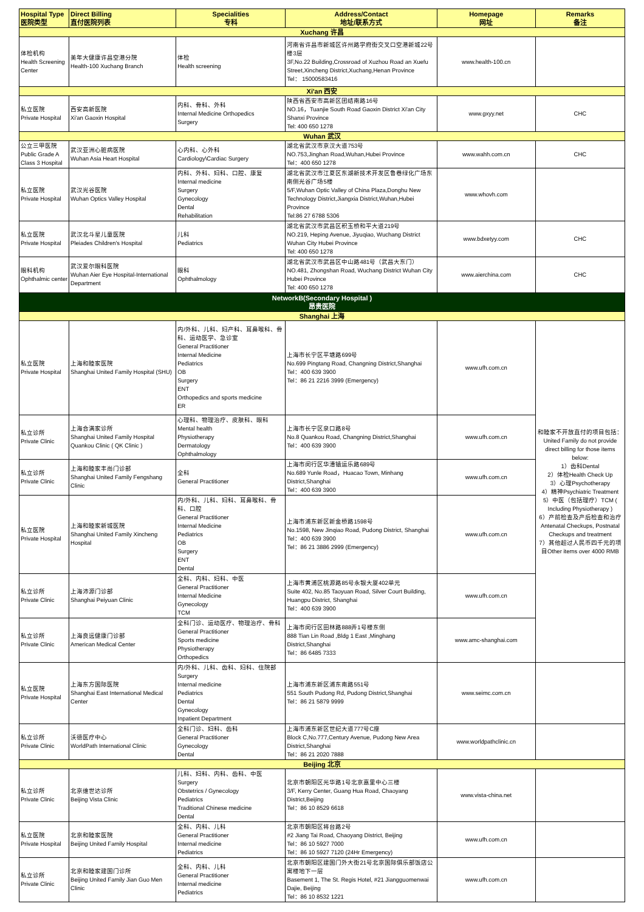| Hospital Type 医院类型 | Direct Billing 直付医院列表 | Specialities 专科 | Address/Contact 地址/联系方式 | Homepage 网址 | Remarks 备注 |
| --- | --- | --- | --- | --- | --- |
| Xuchang 许昌 | | | | | |
| 体检机构 Health Screening Center | 美年大健康许昌空港分院 Health-100 Xuchang Branch | 体检 Health screening | 河南省许昌市新城区许州路学府街交叉口空港新城22号楼3层 3F,No.22 Building,Crossroad of Xuzhou Road an Xuefu Street,Xincheng District,Xuchang,Henan Province Tel： 15000583416 | www.health-100.cn | |
| Xi'an 西安 | | | | | |
| 私立医院 Private Hospital | 西安高新医院 Xi'an Gaoxin Hospital | 内科、骨科、外科 Internal Medicine Orthopedics Surgery | 陕西省西安市高新区团结南路16号 NO.16，Tuanjie South Road Gaoxin District Xi'an City Shanxi Province Tel: 400 650 1278 | www.gxyy.net | CHC |
| Wuhan 武汉 | | | | | |
| 公立三甲医院 Public Grade A Class 3 Hospital | 武汉亚洲心脏病医院 Wuhan Asia Heart Hospital | 心内科、心外科 Cardiology\Cardiac Surgery | 湖北省武汉市京汉大道753号 NO.753,Jinghan Road,Wuhan,Hubei Province Tel：400 650 1278 | www.wahh.com.cn | CHC |
| 私立医院 Private Hospital | 武汉光谷医院 Wuhan Optics Valley Hospital | 内科、外科、妇科、口腔、康复 Internal medicine Surgery Gynecology Dental Rehabilitation | 湖北省武汉市江夏区东湖新技术开发区鲁巷绿化广场东南侧光谷广场5楼 5/F,Wuhan Optic Valley of China Plaza,Donghu New Technology District,Jiangxia District,Wuhan,Hubei Province Tel:86 27 6788 5306 | www.whovh.com | |
| 私立医院 Private Hospital | 武汉北斗星儿童医院 Pleiades Children's Hospital | 儿科 Pediatrics | 湖北省武汉市武昌区积玉桥和平大道219号 NO.219, Heping Avenue, Jiyuqiao, Wuchang District Wuhan City Hubei Province Tel: 400 650 1278 | www.bdxetyy.com | CHC |
| 眼科机构 Ophthalmic center | 武汉爱尔眼科医院 Wuhan Aier Eye Hospital-International Department | 眼科 Ophthalmology | 湖北省武汉市武昌区中山路481号（武昌大东门） NO.481, Zhongshan Road, Wuchang District Wuhan City Hubei Province Tel: 400 650 1278 | www.aierchina.com | CHC |
| NetworkB(Secondary Hospital ) 昂贵医院 | | | | | |
| Shanghai 上海 | | | | | |
| 私立医院 Private Hospital | 上海和睦家医院 Shanghai United Family Hospital (SHU) | 内/外科、儿科、妇产科、耳鼻喉科、骨科、运动医学、急诊室 General Practitioner Internal Medicine Pediatrics OB Surgery ENT Orthopedics and sports medicine ER | 上海市长宁区平塘路699号 No.699 Pingtang Road, Changning District,Shanghai Tel：400 639 3900 Tel：86 21 2216 3999 (Emergency) | www.ufh.com.cn | 和睦家不开放直付的项目包括： United Family do not provide direct billing for those items below: 1）齿科Dental 2）体检Health Check Up 3）心理Psychotherapy 4）精神Psychiatric Treatment 5）中医（包括理疗）TCM ( Including Physiotherapy ) 6）产前检查及产后检查和治疗 Antenatal Checkups, Postnatal Checkups and treatment 7）其他超过人民币四千元的项目Other items over 4000 RMB |
| 私立诊所 Private Clinic | 上海合满家诊所 Shanghai United Family Hospital Quankou Clinic ( QK Clinic ) | 心理科、物理治疗、皮肤科、眼科 Mental health Physiotherapy Dermatology Ophthalmology | 上海市长宁区泉口路8号 No.8 Quankou Road, Changning District,Shanghai Tel：400 639 3900 | www.ufh.com.cn | |
| 私立诊所 Private Clinic | 上海和睦家丰尚门诊部 Shanghai United Family Fengshang Clinic | 全科 General Practitioner | 上海市闵行区华漕镇运乐路689号 No.689 Yunle Road，Huacao Town, Minhang District,Shanghai Tel：400 639 3900 | www.ufh.com.cn | |
| 私立医院 Private Hospital | 上海和睦家新城医院 Shanghai United Family Xincheng Hospital | 内/外科、儿科、妇科、耳鼻喉科、骨科、口腔 General Practitioner Internal Medicine Pediatrics OB Surgery ENT Dental | 上海市浦东新区新金桥路1598号 No.1598, New Jinqiao Road, Pudong District, Shanghai Tel：400 639 3900 Tel：86 21 3886 2999 (Emergency) | www.ufh.com.cn | |
| 私立诊所 Private Clinic | 上海沛源门诊部 Shanghai Peiyuan Clinic | 全科、内科、妇科、中医 General Practitioner Internal Medicine Gynecology TCM | 上海市黄浦区桃源路85号永银大厦402单元 Suite 402, No.85 Taoyuan Road, Silver Court Building, Huangpu District, Shanghai Tel：400 639 3900 | www.ufh.com.cn | |
| 私立诊所 Private Clinic | 上海良远健康门诊部 American Medical Center | 全科门诊、运动医疗、物理治疗、骨科 General Practitioner Sports medicine Physiotherapy Orthopedics | 上海市闵行区田林路888弄1号楼东侧 888 Tian Lin Road ,Bldg 1 East ,Minghang District,Shanghai Tel：86 6485 7333 | www.amc-shanghai.com | |
| 私立医院 Private Hospital | 上海东方国际医院 Shanghai East International Medical Center | 内/外科、儿科、齿科、妇科、住院部 Surgery Internal medicine Pediatrics Dental Gynecology Inpatient Department | 上海市浦东新区浦东南路551号 551 South Pudong Rd, Pudong District,Shanghai Tel：86 21 5879 9999 | www.seimc.com.cn | |
| 私立诊所 Private Clinic | 沃德医疗中心 WorldPath International Clinic | 全科门诊、妇科、齿科 General Practitioner Gynecology Dental | 上海市浦东新区世纪大道777号C座 Block C,No.777,Century Avenue, Pudong New Area District,Shanghai Tel：86 21 2020 7888 | www.worldpathclinic.cn | |
| Beijing 北京 | | | | | |
| 私立诊所 Private Clinic | 北京维世达诊所 Beijing Vista Clinic | 儿科、妇科、内科、齿科、中医 Surgery Obstetrics / Gynecology Pediatrics Traditional Chinese medicine Dental | 北京市朝阳区光华路1号北京嘉里中心三楼 3/F, Kerry Center, Guang Hua Road, Chaoyang District,Beijing Tel：86 10 8529 6618 | www.vista-china.net | |
| 私立医院 Private Hospital | 北京和睦家医院 Beijing United Family Hospital | 全科、内科、儿科 General Practitioner Internal medicine Pediatrics | 北京市朝阳区将台路2号 #2 Jiang Tai Road, Chaoyang District, Beijing Tel：86 10 5927 7000 Tel：86 10 5927 7120 (24Hr Emergency) | www.ufh.com.cn | |
| 私立诊所 Private Clinic | 北京和睦家建国门诊所 Beijing United Family Jian Guo Men Clinic | 全科、内科、儿科 General Practitioner Internal medicine Pediatrics | 北京市朝阳区建国门外大街21号北京国际俱乐部饭店公寓楼地下一层 Basement 1, The St. Regis Hotel, #21 Jiangguomenwai Dajie, Beijing Tel：86 10 8532 1221 | www.ufh.com.cn | |